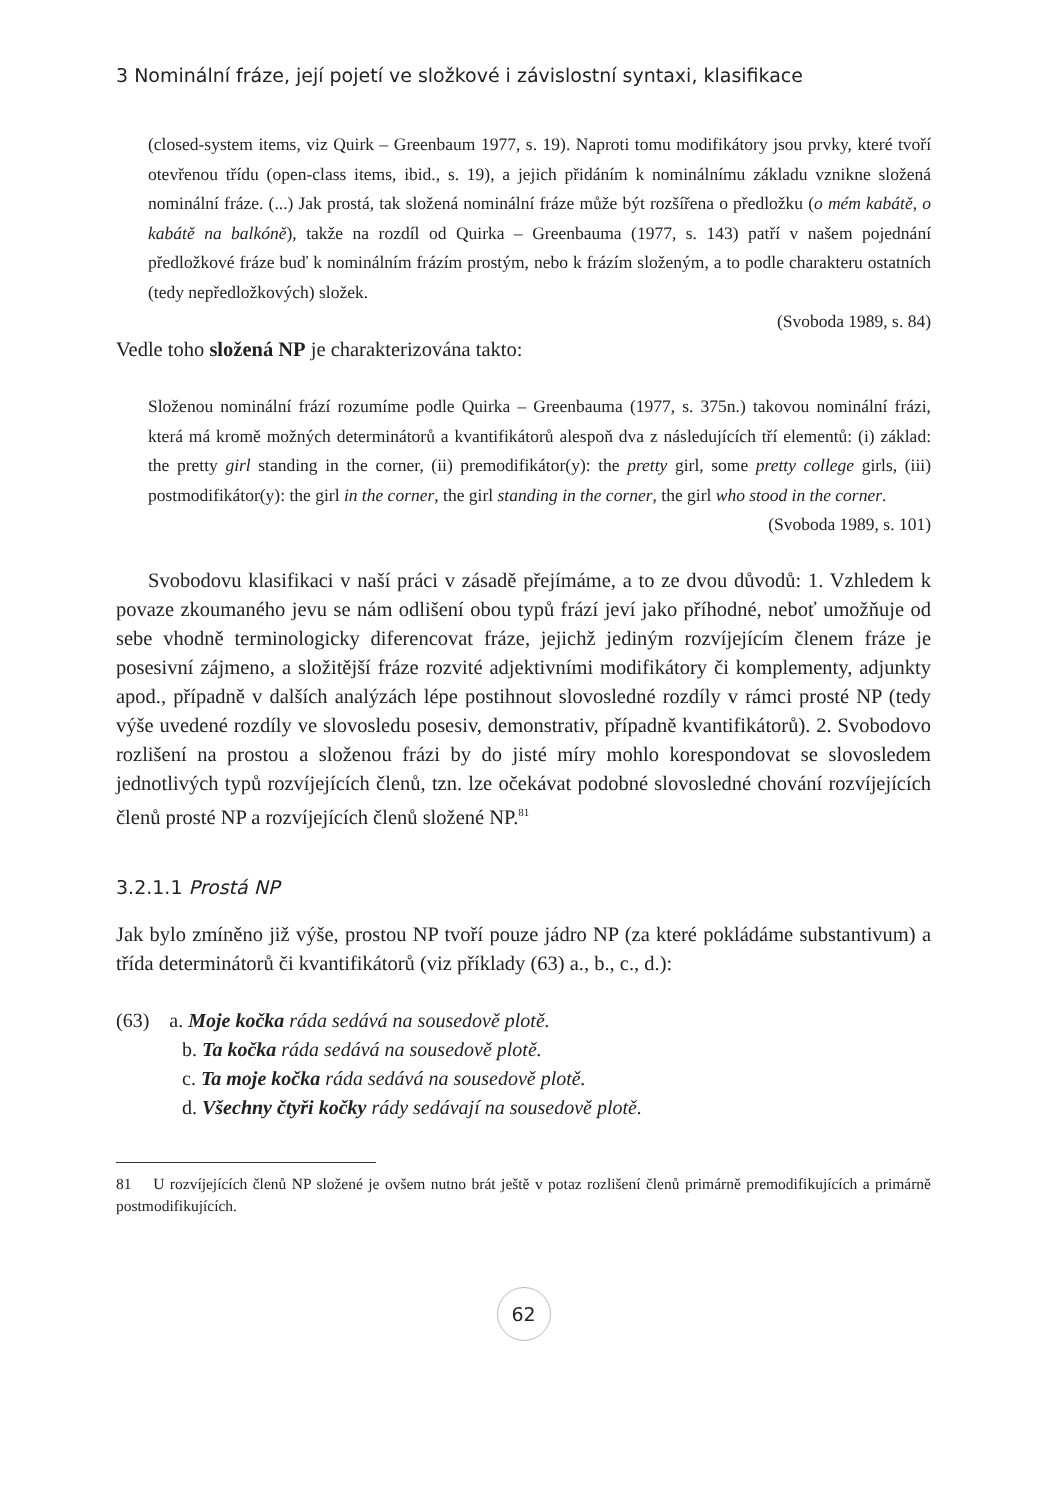3 Nominální fráze, její pojetí ve složkové i závislostní syntaxi, klasifikace
(closed-system items, viz Quirk – Greenbaum 1977, s. 19). Naproti tomu modifikátory jsou prvky, které tvoří otevřenou třídu (open-class items, ibid., s. 19), a jejich přidáním k nominálnímu základu vznikne složená nominální fráze. (...) Jak prostá, tak složená nominální fráze může být rozšířena o předložku (o mém kabátě, o kabátě na balkóně), takže na rozdíl od Quirka – Greenbauma (1977, s. 143) patří v našem pojednání předložkové fráze buď k nominálním frázím prostým, nebo k frázím složeným, a to podle charakteru ostatních (tedy nepředložkových) složek.
(Svoboda 1989, s. 84)
Vedle toho složená NP je charakterizována takto:
Složenou nominální frází rozumíme podle Quirka – Greenbauma (1977, s. 375n.) takovou nominální frázi, která má kromě možných determinátorů a kvantifikátorů alespoň dva z následujících tří elementů: (i) základ: the pretty girl standing in the corner, (ii) premodifikátor(y): the pretty girl, some pretty college girls, (iii) postmodifikátor(y): the girl in the corner, the girl standing in the corner, the girl who stood in the corner.
(Svoboda 1989, s. 101)
Svobodovu klasifikaci v naší práci v zásadě přejímáme, a to ze dvou důvodů: 1. Vzhledem k povaze zkoumaného jevu se nám odlišení obou typů frází jeví jako příhodné, neboť umožňuje od sebe vhodně terminologicky diferencovat fráze, jejichž jediným rozvíjejícím členem fráze je posesivní zájmeno, a složitější fráze rozvité adjektivními modifikátory či komplementy, adjunkty apod., případně v dalších analýzách lépe postihnout slovosledné rozdíly v rámci prosté NP (tedy výše uvedené rozdíly ve slovosledu posesiv, demonstrativ, případně kvantifikátorů). 2. Svobodovo rozlišení na prostou a složenou frázi by do jisté míry mohlo korespondovat se slovosledem jednotlivých typů rozvíjejících členů, tzn. lze očekávat podobné slovosledné chování rozvíjejících členů prosté NP a rozvíjejících členů složené NP.<sup>81</sup>
3.2.1.1 Prostá NP
Jak bylo zmíněno již výše, prostou NP tvoří pouze jádro NP (za které pokládáme substantivum) a třída determinátorů či kvantifikátorů (viz příklady (63) a., b., c., d.):
(63) a. Moje kočka ráda sedává na sousedově plotě.
b. Ta kočka ráda sedává na sousedově plotě.
c. Ta moje kočka ráda sedává na sousedově plotě.
d. Všechny čtyři kočky rády sedávají na sousedově plotě.
81 U rozvíjejících členů NP složené je ovšem nutno brát ještě v potaz rozlišení členů primárně premodifikujících a primárně postmodifikujících.
62